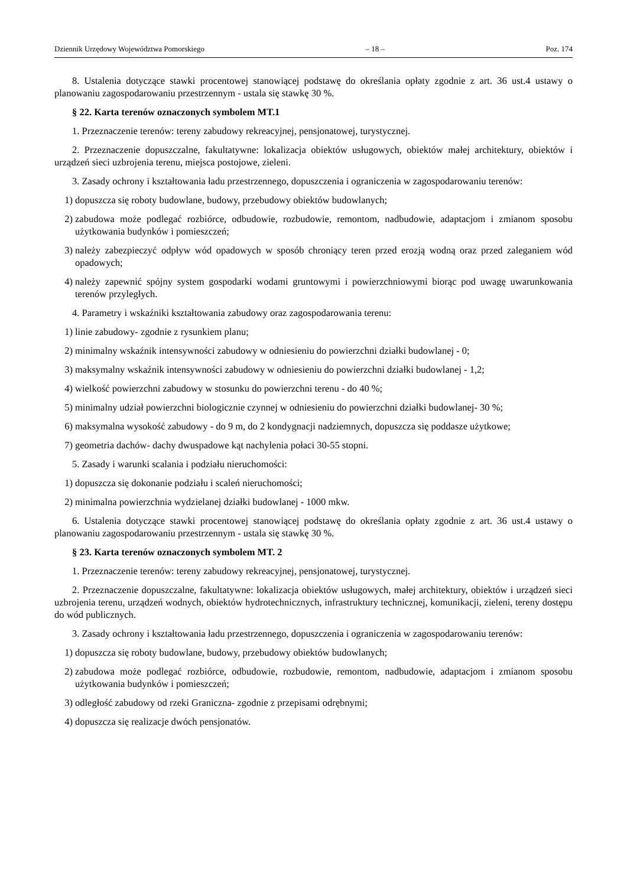Dziennik Urzędowy Województwa Pomorskiego – 18 – Poz. 174
8. Ustalenia dotyczące stawki procentowej stanowiącej podstawę do określania opłaty zgodnie z art. 36 ust.4 ustawy o planowaniu zagospodarowaniu przestrzennym - ustala się stawkę 30 %.
§ 22. Karta terenów oznaczonych symbolem MT.1
1. Przeznaczenie terenów: tereny zabudowy rekreacyjnej, pensjonatowej, turystycznej.
2. Przeznaczenie dopuszczalne, fakultatywne: lokalizacja obiektów usługowych, obiektów małej architektury, obiektów i urządzeń sieci uzbrojenia terenu, miejsca postojowe, zieleni.
3. Zasady ochrony i kształtowania ładu przestrzennego, dopuszczenia i ograniczenia w zagospodarowaniu terenów:
1) dopuszcza się roboty budowlane, budowy, przebudowy obiektów budowlanych;
2) zabudowa może podlegać rozbiórce, odbudowie, rozbudowie, remontom, nadbudowie, adaptacjom i zmianom sposobu użytkowania budynków i pomieszczeń;
3) należy zabezpieczyć odpływ wód opadowych w sposób chroniący teren przed erozją wodną oraz przed zaleganiem wód opadowych;
4) należy zapewnić spójny system gospodarki wodami gruntowymi i powierzchniowymi biorąc pod uwagę uwarunkowania terenów przyległych.
4. Parametry i wskaźniki kształtowania zabudowy oraz zagospodarowania terenu:
1) linie zabudowy- zgodnie z rysunkiem planu;
2) minimalny wskaźnik intensywności zabudowy w odniesieniu do powierzchni działki budowlanej - 0;
3) maksymalny wskaźnik intensywności zabudowy w odniesieniu do powierzchni działki budowlanej - 1,2;
4) wielkość powierzchni zabudowy w stosunku do powierzchni terenu - do 40 %;
5) minimalny udział powierzchni biologicznie czynnej w odniesieniu do powierzchni działki budowlanej- 30 %;
6) maksymalna wysokość zabudowy - do 9 m, do 2 kondygnacji nadziemnych, dopuszcza się poddasze użytkowe;
7) geometria dachów- dachy dwuspadowe kąt nachylenia połaci 30-55 stopni.
5. Zasady i warunki scalania i podziału nieruchomości:
1) dopuszcza się dokonanie podziału i scaleń nieruchomości;
2) minimalna powierzchnia wydzielanej działki budowlanej - 1000 mkw.
6. Ustalenia dotyczące stawki procentowej stanowiącej podstawę do określania opłaty zgodnie z art. 36 ust.4 ustawy o planowaniu zagospodarowaniu przestrzennym - ustala się stawkę 30 %.
§ 23. Karta terenów oznaczonych symbolem MT. 2
1. Przeznaczenie terenów: tereny zabudowy rekreacyjnej, pensjonatowej, turystycznej.
2. Przeznaczenie dopuszczalne, fakultatywne: lokalizacja obiektów usługowych, małej architektury, obiektów i urządzeń sieci uzbrojenia terenu, urządzeń wodnych, obiektów hydrotechnicznych, infrastruktury technicznej, komunikacji, zieleni, tereny dostępu do wód publicznych.
3. Zasady ochrony i kształtowania ładu przestrzennego, dopuszczenia i ograniczenia w zagospodarowaniu terenów:
1) dopuszcza się roboty budowlane, budowy, przebudowy obiektów budowlanych;
2) zabudowa może podlegać rozbiórce, odbudowie, rozbudowie, remontom, nadbudowie, adaptacjom i zmianom sposobu użytkowania budynków i pomieszczeń;
3) odległość zabudowy od rzeki Graniczna- zgodnie z przepisami odrębnymi;
4) dopuszcza się realizacje dwóch pensjonatów.